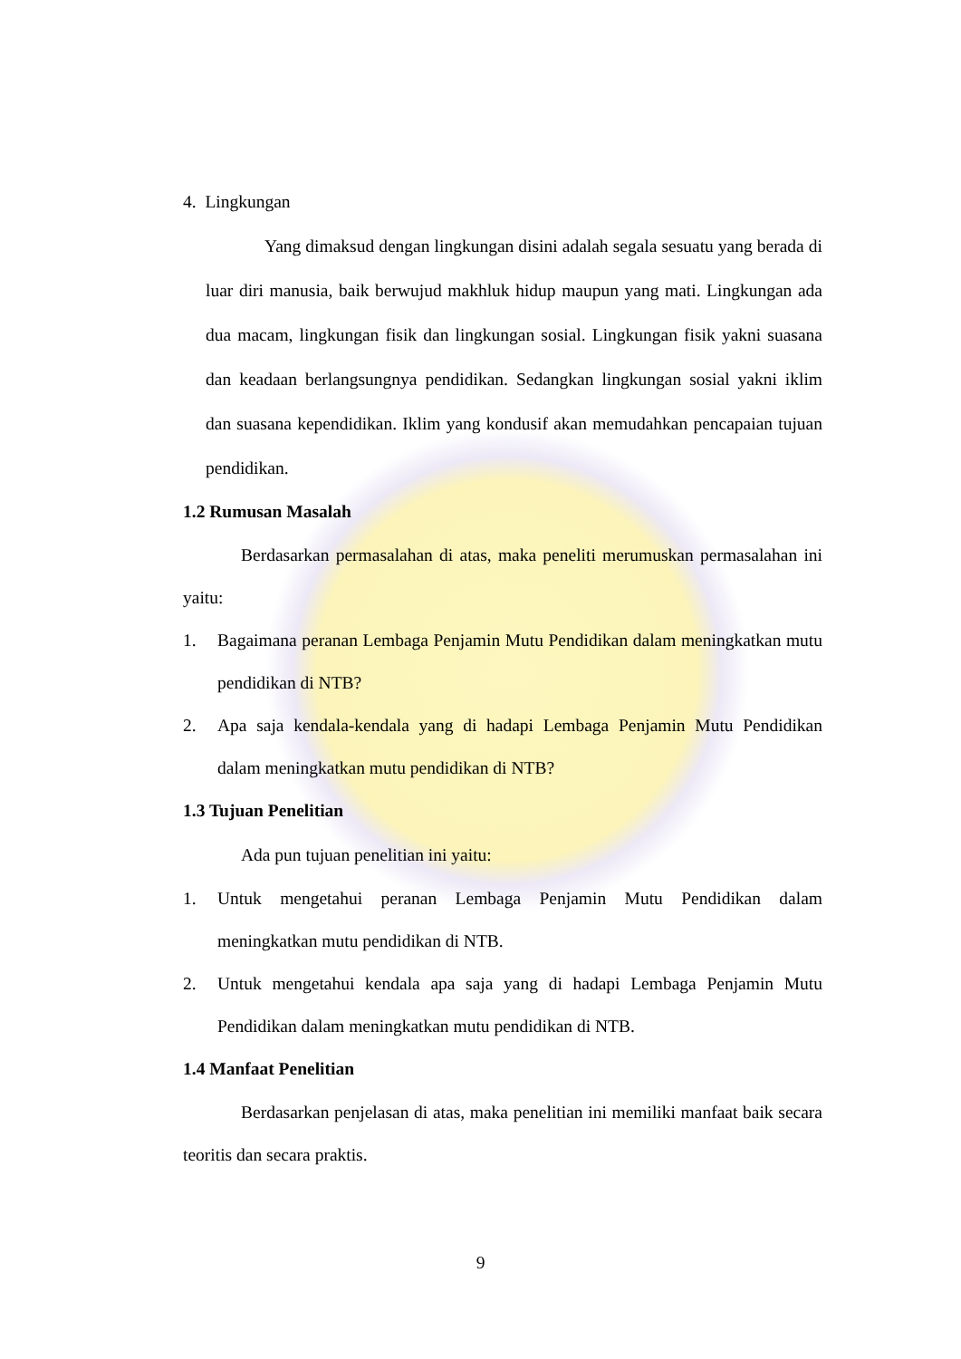4. Lingkungan
Yang dimaksud dengan lingkungan disini adalah segala sesuatu yang berada di luar diri manusia, baik berwujud makhluk hidup maupun yang mati. Lingkungan ada dua macam, lingkungan fisik dan lingkungan sosial. Lingkungan fisik yakni suasana dan keadaan berlangsungnya pendidikan. Sedangkan lingkungan sosial yakni iklim dan suasana kependidikan. Iklim yang kondusif akan memudahkan pencapaian tujuan pendidikan.
1.2 Rumusan Masalah
Berdasarkan permasalahan di atas, maka peneliti merumuskan permasalahan ini yaitu:
1.
Bagaimana peranan Lembaga Penjamin Mutu Pendidikan dalam meningkatkan mutu pendidikan di NTB?
2.
Apa saja kendala-kendala yang di hadapi Lembaga Penjamin Mutu Pendidikan dalam meningkatkan mutu pendidikan di NTB?
1.3 Tujuan Penelitian
Ada pun tujuan penelitian ini yaitu:
1.
Untuk mengetahui peranan Lembaga Penjamin Mutu Pendidikan dalam meningkatkan mutu pendidikan di NTB.
2.
Untuk mengetahui kendala apa saja yang di hadapi Lembaga Penjamin Mutu Pendidikan dalam meningkatkan mutu pendidikan di NTB.
1.4 Manfaat Penelitian
Berdasarkan penjelasan di atas, maka penelitian ini memiliki manfaat baik secara teoritis dan secara praktis.
9